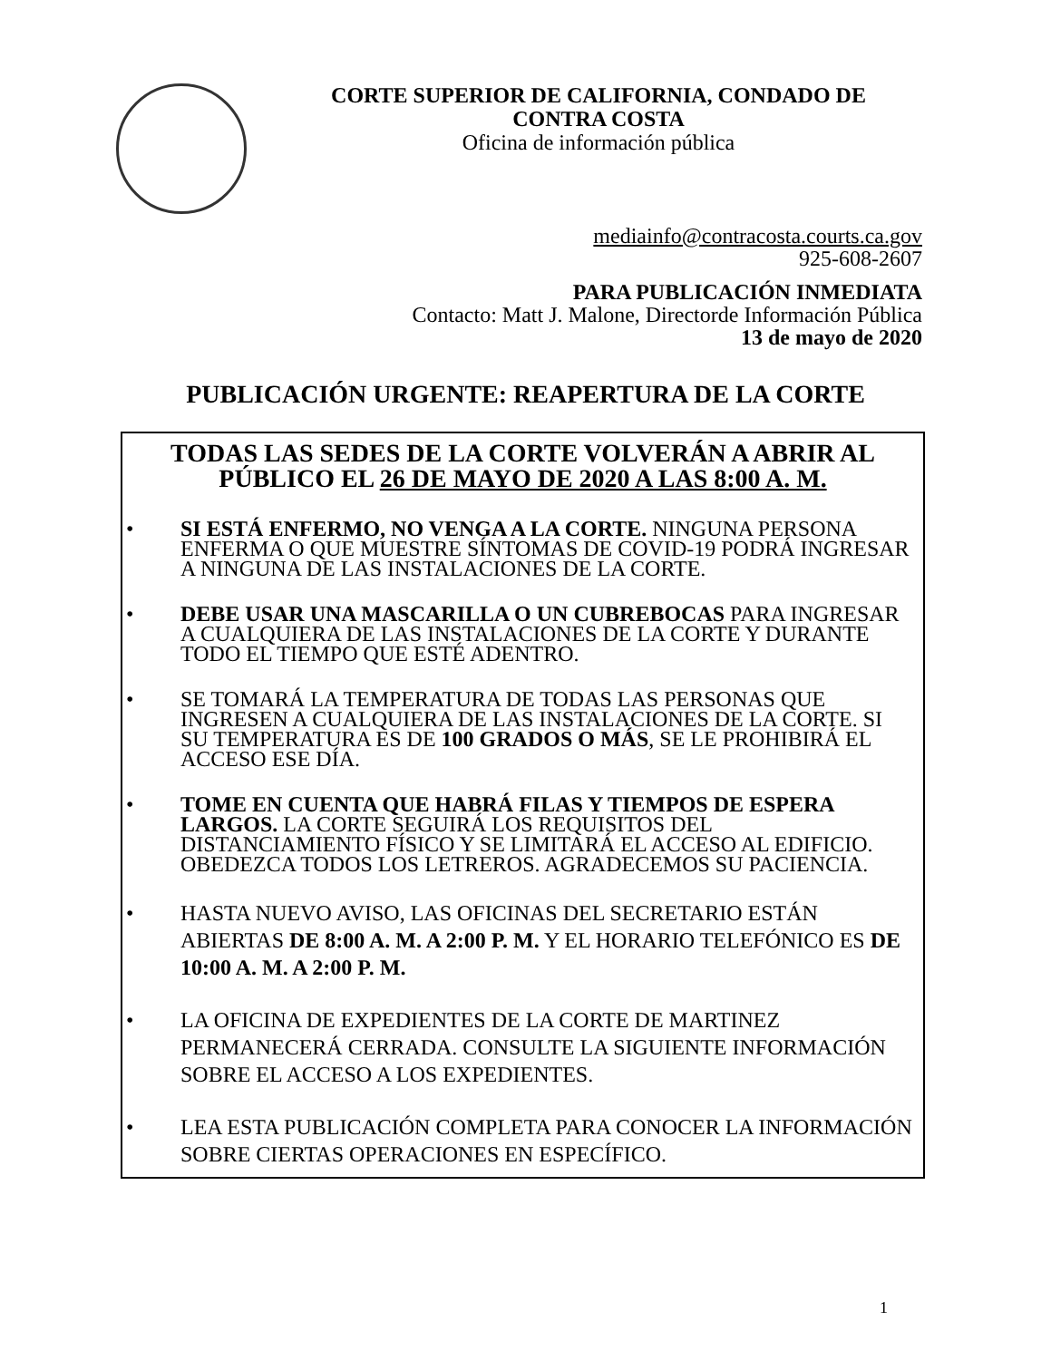CORTE SUPERIOR DE CALIFORNIA, CONDADO DE CONTRA COSTA
Oficina de información pública
mediainfo@contracosta.courts.ca.gov
925-608-2607
PARA PUBLICACIÓN INMEDIATA
Contacto: Matt J. Malone, Directorde Información Pública
13 de mayo de 2020
PUBLICACIÓN URGENTE: REAPERTURA DE LA CORTE
TODAS LAS SEDES DE LA CORTE VOLVERÁN A ABRIR AL PÚBLICO EL 26 DE MAYO DE 2020 A LAS 8:00 A. M.
• SI ESTÁ ENFERMO, NO VENGA A LA CORTE. NINGUNA PERSONA ENFERMA O QUE MUESTRE SÍNTOMAS DE COVID-19 PODRÁ INGRESAR A NINGUNA DE LAS INSTALACIONES DE LA CORTE.
• DEBE USAR UNA MASCARILLA O UN CUBREBOCAS PARA INGRESAR A CUALQUIERA DE LAS INSTALACIONES DE LA CORTE Y DURANTE TODO EL TIEMPO QUE ESTÉ ADENTRO.
• SE TOMARÁ LA TEMPERATURA DE TODAS LAS PERSONAS QUE INGRESEN A CUALQUIERA DE LAS INSTALACIONES DE LA CORTE. SI SU TEMPERATURA ES DE 100 GRADOS O MÁS, SE LE PROHIBIRÁ EL ACCESO ESE DÍA.
• TOME EN CUENTA QUE HABRÁ FILAS Y TIEMPOS DE ESPERA LARGOS. LA CORTE SEGUIRÁ LOS REQUISITOS DEL DISTANCIAMIENTO FÍSICO Y SE LIMITARÁ EL ACCESO AL EDIFICIO. OBEDEZCA TODOS LOS LETREROS. AGRADECEMOS SU PACIENCIA.
• HASTA NUEVO AVISO, LAS OFICINAS DEL SECRETARIO ESTÁN ABIERTAS DE 8:00 A. M. A 2:00 P. M. Y EL HORARIO TELEFÓNICO ES DE 10:00 A. M. A 2:00 P. M.
• LA OFICINA DE EXPEDIENTES DE LA CORTE DE MARTINEZ PERMANECERÁ CERRADA. CONSULTE LA SIGUIENTE INFORMACIÓN SOBRE EL ACCESO A LOS EXPEDIENTES.
• LEA ESTA PUBLICACIÓN COMPLETA PARA CONOCER LA INFORMACIÓN SOBRE CIERTAS OPERACIONES EN ESPECÍFICO.
1